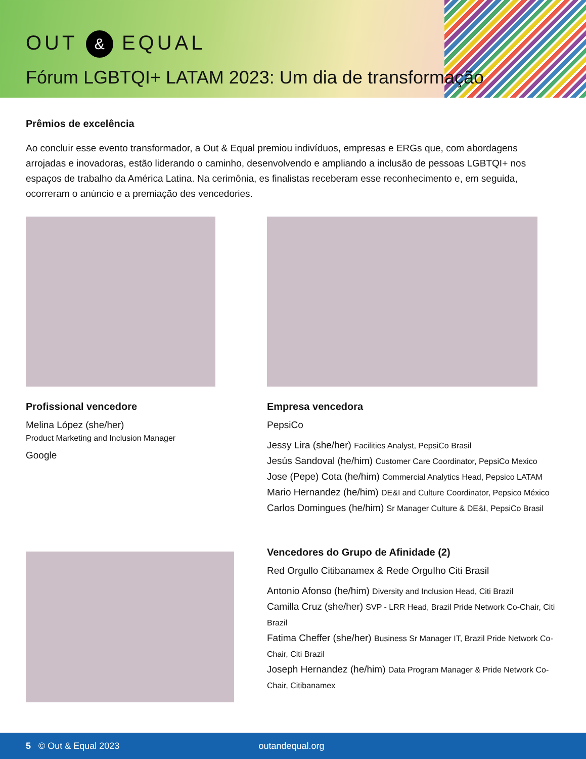OUT & EQUAL
Fórum LGBTQI+ LATAM 2023: Um dia de transformação
Prêmios de excelência
Ao concluir esse evento transformador, a Out & Equal premiou indivíduos, empresas e ERGs que, com abordagens arrojadas e inovadoras, estão liderando o caminho, desenvolvendo e ampliando a inclusão de pessoas LGBTQI+ nos espaços de trabalho da América Latina. Na cerimônia, es finalistas receberam esse reconhecimento e, em seguida, ocorreram o anúncio e a premiação des vencedories.
Profissional vencedore
Melina López (she/her)
Product Marketing and Inclusion Manager
Google
Empresa vencedora
PepsiCo
Jessy Lira (she/her) Facilities Analyst, PepsiCo Brasil
Jesús Sandoval (he/him) Customer Care Coordinator, PepsiCo Mexico
Jose (Pepe) Cota (he/him) Commercial Analytics Head, Pepsico LATAM
Mario Hernandez (he/him) DE&I and Culture Coordinator, Pepsico México
Carlos Domingues (he/him) Sr Manager Culture & DE&I, PepsiCo Brasil
Vencedores do Grupo de Afinidade (2)
Red Orgullo Citibanamex & Rede Orgulho Citi Brasil
Antonio Afonso (he/him) Diversity and Inclusion Head, Citi Brazil
Camilla Cruz (she/her) SVP - LRR Head, Brazil Pride Network Co-Chair, Citi Brazil
Fatima Cheffer (she/her) Business Sr Manager IT, Brazil Pride Network Co-Chair, Citi Brazil
Joseph Hernandez (he/him) Data Program Manager & Pride Network Co-Chair, Citibanamex
5 © Out & Equal 2023 outandequal.org